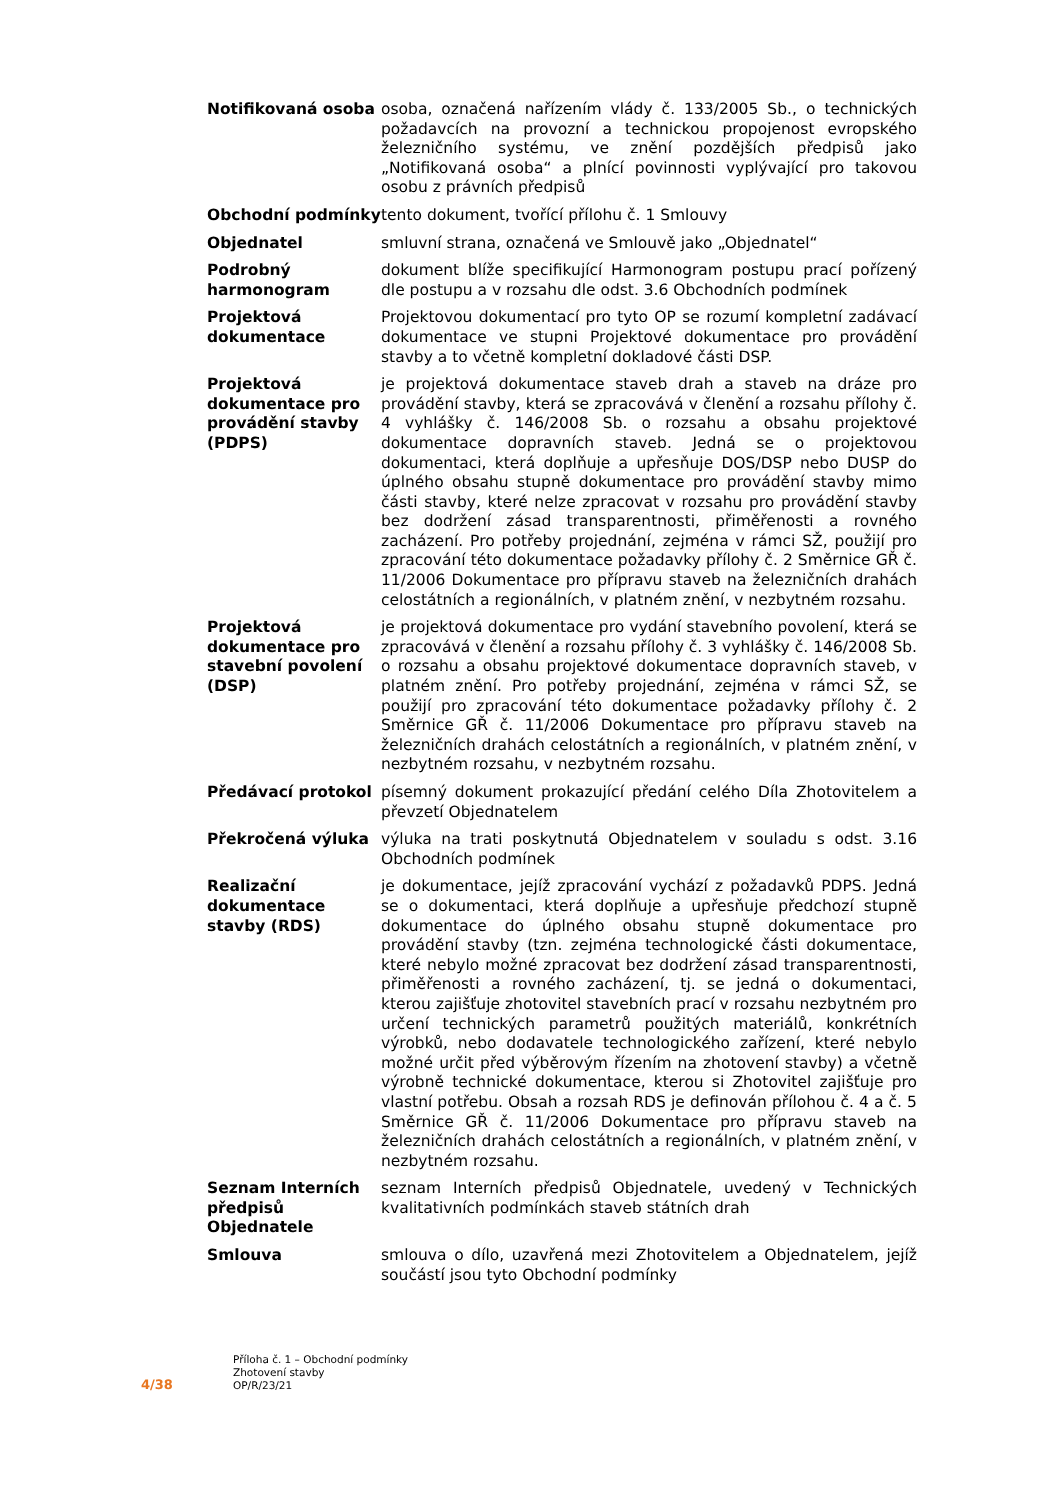| Notifikovaná osoba | osoba, označená nařízením vlády č. 133/2005 Sb., o technických požadavcích na provozní a technickou propojenost evropského železničního systému, ve znění pozdějších předpisů jako „Notifikovaná osoba“ a plnící povinnosti vyplývající pro takovou osobu z právních předpisů |
| Obchodní podmínky | tento dokument, tvořící přílohu č. 1 Smlouvy |
| Objednatel | smluvní strana, označená ve Smlouvě jako „Objednatel“ |
| Podrobný harmonogram | dokument blíže specifikující Harmonogram postupu prací pořízený dle postupu a v rozsahu dle odst. 3.6 Obchodních podmínek |
| Projektová dokumentace | Projektovou dokumentací pro tyto OP se rozumí kompletní zadávací dokumentace ve stupni Projektové dokumentace pro provádění stavby a to včetně kompletní dokladové části DSP. |
| Projektová dokumentace pro provádění stavby (PDPS) | je projektová dokumentace staveb drah a staveb na dráze pro provádění stavby, která se zpracovává v členění a rozsahu přílohy č. 4 vyhlášky č. 146/2008 Sb. o rozsahu a obsahu projektové dokumentace dopravních staveb. Jedná se o projektovou dokumentaci, která doplňuje a upřesňuje DOS/DSP nebo DUSP do úplného obsahu stupně dokumentace pro provádění stavby mimo části stavby, které nelze zpracovat v rozsahu pro provádění stavby bez dodržení zásad transparentnosti, přiměřenosti a rovného zacházení. Pro potřeby projednání, zejména v rámci SŽ, použijí pro zpracování této dokumentace požadavky přílohy č. 2 Směrnice GŘ č. 11/2006 Dokumentace pro přípravu staveb na železničních drahách celostátních a regionálních, v platném znění, v nezbytném rozsahu. |
| Projektová dokumentace pro stavební povolení (DSP) | je projektová dokumentace pro vydání stavebního povolení, která se zpracovává v členění a rozsahu přílohy č. 3 vyhlášky č. 146/2008 Sb. o rozsahu a obsahu projektové dokumentace dopravních staveb, v platném znění. Pro potřeby projednání, zejména v rámci SŽ, se použijí pro zpracování této dokumentace požadavky přílohy č. 2 Směrnice GŘ č. 11/2006 Dokumentace pro přípravu staveb na železničních drahách celostátních a regionálních, v platném znění, v nezbytném rozsahu, v nezbytném rozsahu. |
| Předávací protokol | písemný dokument prokazující předání celého Díla Zhotovitelem a převzetí Objednatelem |
| Překročená výluka | výluka na trati poskytnutá Objednatelem v souladu s odst. 3.16 Obchodních podmínek |
| Realizační dokumentace stavby (RDS) | je dokumentace, jejíž zpracování vychází z požadavků PDPS. Jedná se o dokumentaci, která doplňuje a upřesňuje předchozí stupně dokumentace do úplného obsahu stupně dokumentace pro provádění stavby (tzn. zejména technologické části dokumentace, které nebylo možné zpracovat bez dodržení zásad transparentnosti, přiměřenosti a rovného zacházení, tj. se jedná o dokumentaci, kterou zajišťuje zhotovitel stavebních prací v rozsahu nezbytném pro určení technických parametrů použitých materiálů, konkrétních výrobků, nebo dodavatele technologického zařízení, které nebylo možné určit před výběrovým řízením na zhotovení stavby) a včetně výrobně technické dokumentace, kterou si Zhotovitel zajišťuje pro vlastní potřebu. Obsah a rozsah RDS je definován přílohou č. 4 a č. 5 Směrnice GŘ č. 11/2006 Dokumentace pro přípravu staveb na železničních drahách celostátních a regionálních, v platném znění, v nezbytném rozsahu. |
| Seznam Interních předpisů Objednatele | seznam Interních předpisů Objednatele, uvedený v Technických kvalitativních podmínkách staveb státních drah |
| Smlouva | smlouva o dílo, uzavřená mezi Zhotovitelem a Objednatelem, jejíž součástí jsou tyto Obchodní podmínky |
4/38
Příloha č. 1 – Obchodní podmínky
Zhotovení stavby
OP/R/23/21